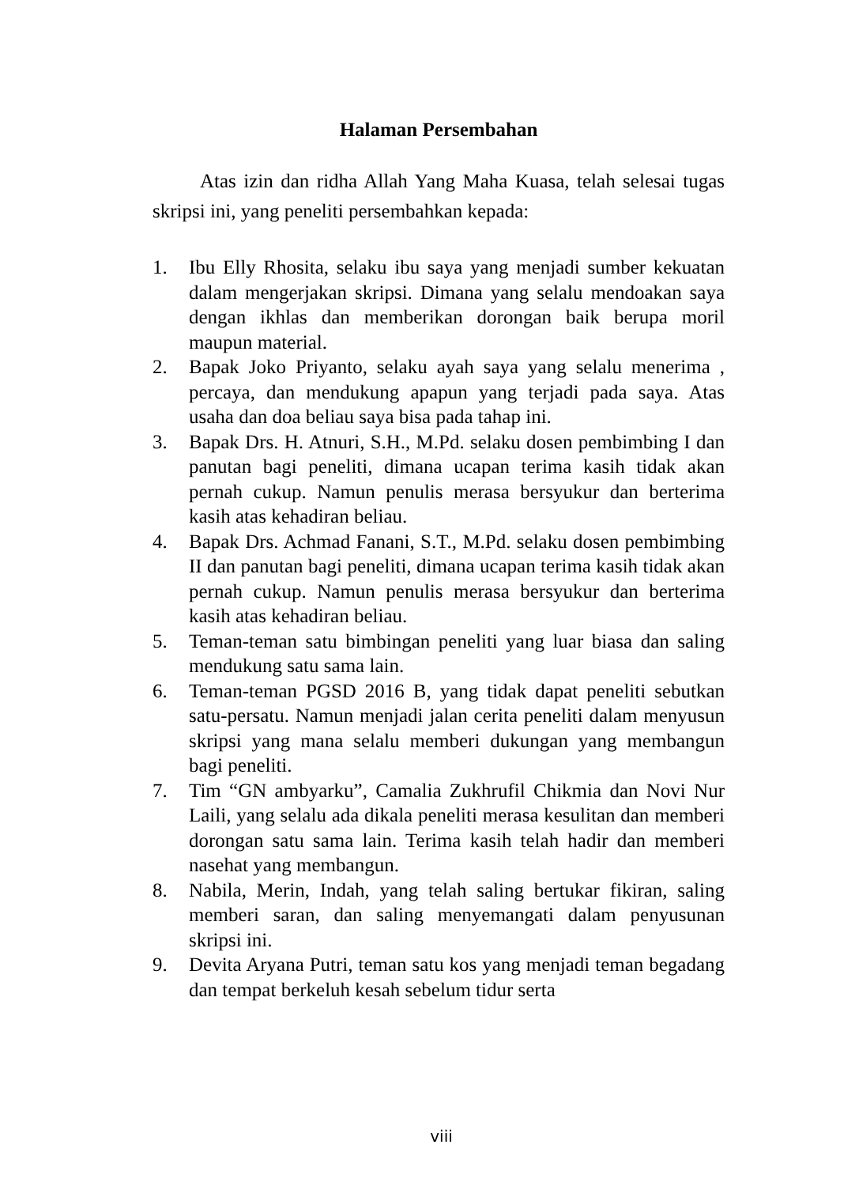Halaman Persembahan
Atas izin dan ridha Allah Yang Maha Kuasa, telah selesai tugas skripsi ini, yang peneliti persembahkan kepada:
1. Ibu Elly Rhosita, selaku ibu saya yang menjadi sumber kekuatan dalam mengerjakan skripsi. Dimana yang selalu mendoakan saya dengan ikhlas dan memberikan dorongan baik berupa moril maupun material.
2. Bapak Joko Priyanto, selaku ayah saya yang selalu menerima , percaya, dan mendukung apapun yang terjadi pada saya. Atas usaha dan doa beliau saya bisa pada tahap ini.
3. Bapak Drs. H. Atnuri, S.H., M.Pd. selaku dosen pembimbing I dan panutan bagi peneliti, dimana ucapan terima kasih tidak akan pernah cukup. Namun penulis merasa bersyukur dan berterima kasih atas kehadiran beliau.
4. Bapak Drs. Achmad Fanani, S.T., M.Pd. selaku dosen pembimbing II dan panutan bagi peneliti, dimana ucapan terima kasih tidak akan pernah cukup. Namun penulis merasa bersyukur dan berterima kasih atas kehadiran beliau.
5. Teman-teman satu bimbingan peneliti yang luar biasa dan saling mendukung satu sama lain.
6. Teman-teman PGSD 2016 B, yang tidak dapat peneliti sebutkan satu-persatu. Namun menjadi jalan cerita peneliti dalam menyusun skripsi yang mana selalu memberi dukungan yang membangun bagi peneliti.
7. Tim “GN ambyarku”, Camalia Zukhrufil Chikmia dan Novi Nur Laili, yang selalu ada dikala peneliti merasa kesulitan dan memberi dorongan satu sama lain. Terima kasih telah hadir dan memberi nasehat yang membangun.
8. Nabila, Merin, Indah, yang telah saling bertukar fikiran, saling memberi saran, dan saling menyemangati dalam penyusunan skripsi ini.
9. Devita Aryana Putri, teman satu kos yang menjadi teman begadang dan tempat berkeluh kesah sebelum tidur serta
viii